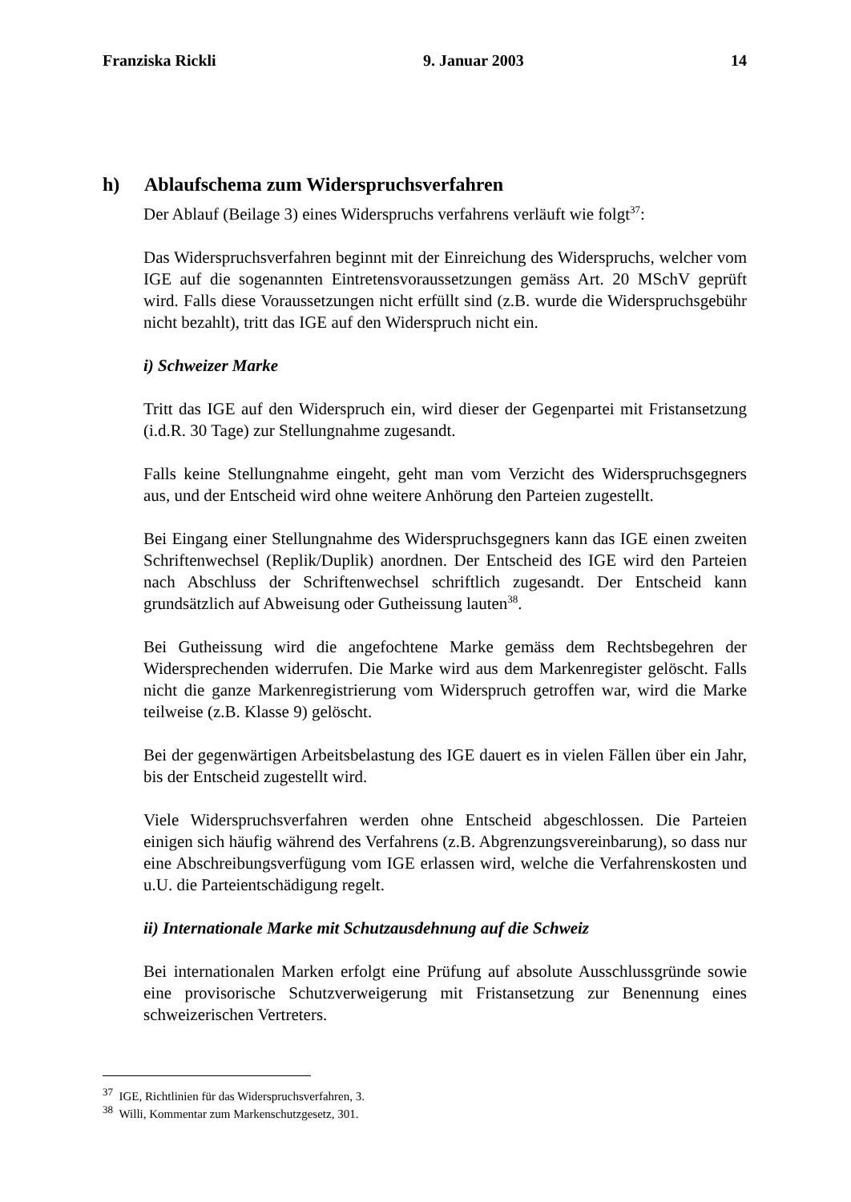Franziska Rickli 9. Januar 2003 14
h) Ablaufschema zum Widerspruchsverfahren
Der Ablauf (Beilage 3) eines Widerspruchs verfahrens verläuft wie folgt<sup>37</sup>:
Das Widerspruchsverfahren beginnt mit der Einreichung des Widerspruchs, welcher vom IGE auf die sogenannten Eintretensvoraussetzungen gemäss Art. 20 MSchV geprüft wird. Falls diese Voraussetzungen nicht erfüllt sind (z.B. wurde die Widerspruchsgebühr nicht bezahlt), tritt das IGE auf den Widerspruch nicht ein.
i) Schweizer Marke
Tritt das IGE auf den Widerspruch ein, wird dieser der Gegenpartei mit Fristansetzung (i.d.R. 30 Tage) zur Stellungnahme zugesandt.
Falls keine Stellungnahme eingeht, geht man vom Verzicht des Widerspruchsgegners aus, und der Entscheid wird ohne weitere Anhörung den Parteien zugestellt.
Bei Eingang einer Stellungnahme des Widerspruchsgegners kann das IGE einen zweiten Schriftenwechsel (Replik/Duplik) anordnen. Der Entscheid des IGE wird den Parteien nach Abschluss der Schriftenwechsel schriftlich zugesandt. Der Entscheid kann grundsätzlich auf Abweisung oder Gutheissung lauten<sup>38</sup>.
Bei Gutheissung wird die angefochtene Marke gemäss dem Rechtsbegehren der Widersprechenden widerrufen. Die Marke wird aus dem Markenregister gelöscht. Falls nicht die ganze Markenregistrierung vom Widerspruch getroffen war, wird die Marke teilweise (z.B. Klasse 9) gelöscht.
Bei der gegenwärtigen Arbeitsbelastung des IGE dauert es in vielen Fällen über ein Jahr, bis der Entscheid zugestellt wird.
Viele Widerspruchsverfahren werden ohne Entscheid abgeschlossen. Die Parteien einigen sich häufig während des Verfahrens (z.B. Abgrenzungsvereinbarung), so dass nur eine Abschreibungsverfügung vom IGE erlassen wird, welche die Verfahrenskosten und u.U. die Parteientschädigung regelt.
ii) Internationale Marke mit Schutzausdehnung auf die Schweiz
Bei internationalen Marken erfolgt eine Prüfung auf absolute Ausschlussgründe sowie eine provisorische Schutzverweigerung mit Fristansetzung zur Benennung eines schweizerischen Vertreters.
<sup>37</sup> IGE, Richtlinien für das Widerspruchsverfahren, 3.
<sup>38</sup> Willi, Kommentar zum Markenschutzgesetz, 301.